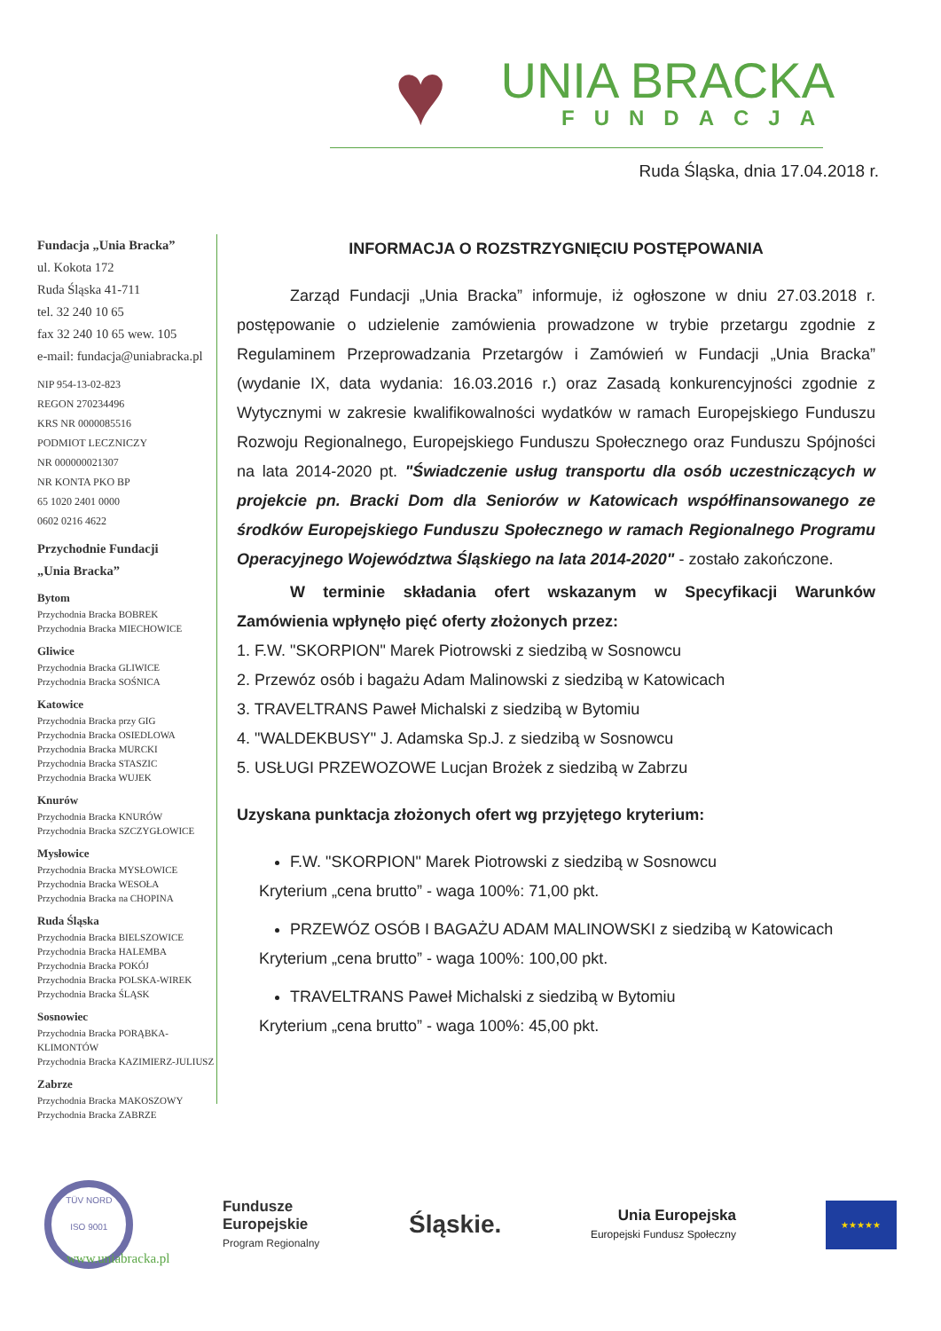♥
UNIA BRACKA
FUNDACJA
Ruda Śląska, dnia 17.04.2018 r.
Fundacja „Unia Bracka”
ul. Kokota 172
Ruda Śląska 41-711
tel. 32 240 10 65
fax 32 240 10 65 wew. 105
e-mail: fundacja@uniabracka.pl
NIP 954-13-02-823
REGON 270234496
KRS NR 0000085516
PODMIOT LECZNICZY
NR 000000021307
NR KONTA PKO BP
65 1020 2401 0000
0602 0216 4622
Przychodnie Fundacji
„Unia Bracka”
Bytom
Przychodnia Bracka BOBREK
Przychodnia Bracka MIECHOWICE
Gliwice
Przychodnia Bracka GLIWICE
Przychodnia Bracka SOŚNICA
Katowice
Przychodnia Bracka przy GIG
Przychodnia Bracka OSIEDLOWA
Przychodnia Bracka MURCKI
Przychodnia Bracka STASZIC
Przychodnia Bracka WUJEK
Knurów
Przychodnia Bracka KNURÓW
Przychodnia Bracka SZCZYGŁOWICE
Mysłowice
Przychodnia Bracka MYSŁOWICE
Przychodnia Bracka WESOŁA
Przychodnia Bracka na CHOPINA
Ruda Śląska
Przychodnia Bracka BIELSZOWICE
Przychodnia Bracka HALEMBA
Przychodnia Bracka POKÓJ
Przychodnia Bracka POLSKA-WIREK
Przychodnia Bracka ŚLĄSK
Sosnowiec
Przychodnia Bracka PORĄBKA-KLIMONTÓW
Przychodnia Bracka KAZIMIERZ-JULIUSZ
Zabrze
Przychodnia Bracka MAKOSZOWY
Przychodnia Bracka ZABRZE
INFORMACJA O ROZSTRZYGNIĘCIU POSTĘPOWANIA
Zarząd Fundacji „Unia Bracka” informuje, iż ogłoszone w dniu 27.03.2018 r. postępowanie o udzielenie zamówienia prowadzone w trybie przetargu zgodnie z Regulaminem Przeprowadzania Przetargów i Zamówień w Fundacji „Unia Bracka” (wydanie IX, data wydania: 16.03.2016 r.) oraz Zasadą konkurencyjności zgodnie z Wytycznymi w zakresie kwalifikowalności wydatków w ramach Europejskiego Funduszu Rozwoju Regionalnego, Europejskiego Funduszu Społecznego oraz Funduszu Spójności na lata 2014-2020 pt. "Świadczenie usług transportu dla osób uczestniczących w projekcie pn. Bracki Dom dla Seniorów w Katowicach współfinansowanego ze środków Europejskiego Funduszu Społecznego w ramach Regionalnego Programu Operacyjnego Województwa Śląskiego na lata 2014-2020" - zostało zakończone.
W terminie składania ofert wskazanym w Specyfikacji Warunków Zamówienia wpłynęło pięć oferty złożonych przez:
1. F.W. "SKORPION" Marek Piotrowski z siedzibą w Sosnowcu
2. Przewóz osób i bagażu Adam Malinowski z siedzibą w Katowicach
3. TRAVELTRANS Paweł Michalski z siedzibą w Bytomiu
4. "WALDEKBUSY" J. Adamska Sp.J. z siedzibą w Sosnowcu
5. USŁUGI PRZEWOZOWE Lucjan Brożek z siedzibą w Zabrzu
Uzyskana punktacja złożonych ofert wg przyjętego kryterium:
F.W. "SKORPION" Marek Piotrowski z siedzibą w Sosnowcu
Kryterium „cena brutto” - waga 100%: 71,00 pkt.
PRZEWÓZ OSÓB I BAGAŻU ADAM MALINOWSKI z siedzibą w Katowicach
Kryterium „cena brutto” - waga 100%: 100,00 pkt.
TRAVELTRANS Paweł Michalski z siedzibą w Bytomiu
Kryterium „cena brutto” - waga 100%: 45,00 pkt.
TÜV NORD
ISO 9001
Fundusze
Europejskie
Program Regionalny
Śląskie.
Unia Europejska
Europejski Fundusz Społeczny
★★★★★
www.uniabracka.pl